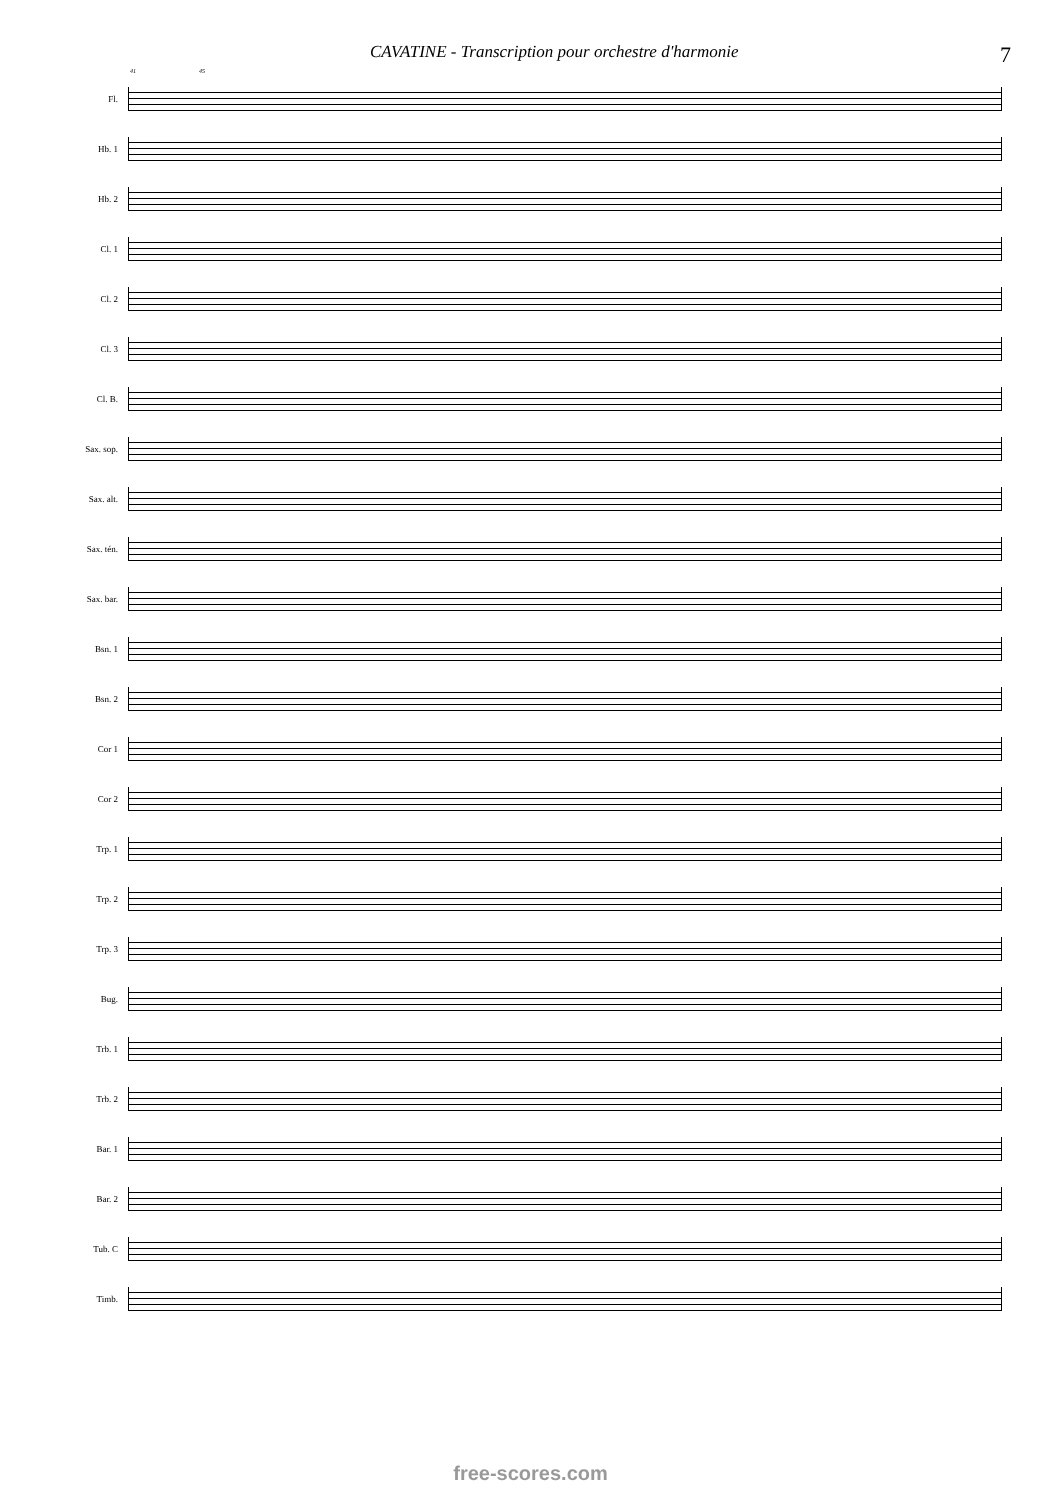CAVATINE - Transcription pour orchestre d'harmonie 7
41 45
Fl.
Hb. 1
Hb. 2
Cl. 1
Cl. 2
Cl. 3
Cl. B.
Sax. sop.
Sax. alt.
Sax. tén.
Sax. bar.
Bsn. 1
Bsn. 2
Cor 1
Cor 2
Trp. 1
Trp. 2
Trp. 3
Bug.
Trb. 1
Trb. 2
Bar. 1
Bar. 2
Tub. C
Timb.
free-scores.com